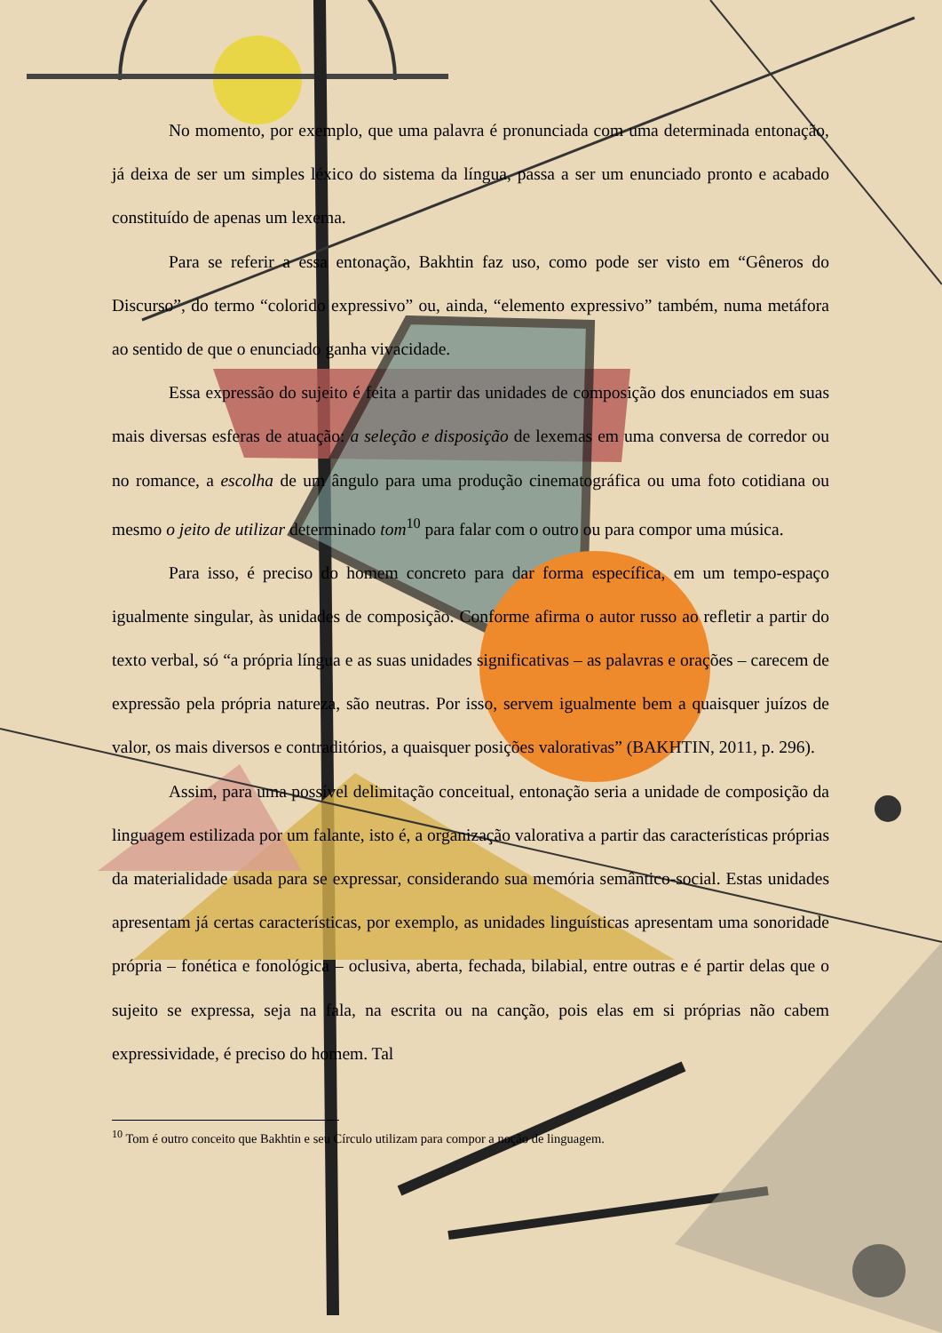No momento, por exemplo, que uma palavra é pronunciada com uma determinada entonação, já deixa de ser um simples léxico do sistema da língua, passa a ser um enunciado pronto e acabado constituído de apenas um lexema.
Para se referir a essa entonação, Bakhtin faz uso, como pode ser visto em “Gêneros do Discurso”, do termo “colorido expressivo” ou, ainda, “elemento expressivo” também, numa metáfora ao sentido de que o enunciado ganha vivacidade.
Essa expressão do sujeito é feita a partir das unidades de composição dos enunciados em suas mais diversas esferas de atuação: a seleção e disposição de lexemas em uma conversa de corredor ou no romance, a escolha de um ângulo para uma produção cinematográfica ou uma foto cotidiana ou mesmo o jeito de utilizar determinado tom<sup>10</sup> para falar com o outro ou para compor uma música.
Para isso, é preciso do homem concreto para dar forma específica, em um tempo-espaço igualmente singular, às unidades de composição. Conforme afirma o autor russo ao refletir a partir do texto verbal, só “a própria língua e as suas unidades significativas – as palavras e orações – carecem de expressão pela própria natureza, são neutras. Por isso, servem igualmente bem a quaisquer juízos de valor, os mais diversos e contraditórios, a quaisquer posições valorativas” (BAKHTIN, 2011, p. 296).
Assim, para uma possível delimitação conceitual, entonação seria a unidade de composição da linguagem estilizada por um falante, isto é, a organização valorativa a partir das características próprias da materialidade usada para se expressar, considerando sua memória semântico-social. Estas unidades apresentam já certas características, por exemplo, as unidades linguísticas apresentam uma sonoridade própria – fonética e fonológica – oclusiva, aberta, fechada, bilabial, entre outras e é partir delas que o sujeito se expressa, seja na fala, na escrita ou na canção, pois elas em si próprias não cabem expressividade, é preciso do homem. Tal
<sup>10</sup> Tom é outro conceito que Bakhtin e seu Círculo utilizam para compor a noção de linguagem.